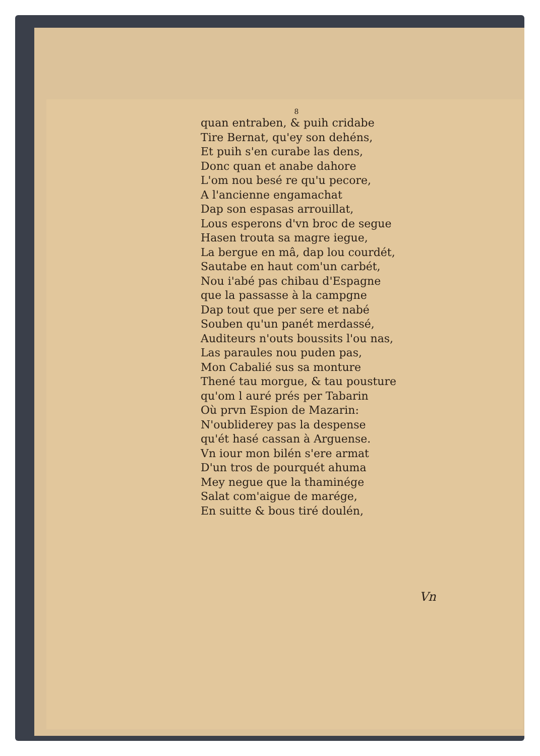8
quan entraben, & puih cridabe
Tire Bernat, qu'ey son dehéns,
Et puih s'en curabe las dens,
Donc quan et anabe dahore
L'om nou besé re qu'u pecore,
A l'ancienne engamachat
Dap son espasas arrouillat,
Lous esperons d'vn broc de segue
Hasen trouta sa magre iegue,
La bergue en mâ, dap lou courdét,
Sautabe en haut com'un carbét,
Nou i'abé pas chibau d'Espagne
que la passasse à la campgne
Dap tout que per sere et nabé
Souben qu'un panét merdassé,
Auditeurs n'outs boussits l'ou nas,
Las paraules nou puden pas,
Mon Cabalié sus sa monture
Thené tau morgue, & tau pousture
qu'om l auré prés per Tabarin
Où prvn Espion de Mazarin:
N'oubliderey pas la despense
qu'ét hasé cassan à Arguense.
Vn iour mon bilén s'ere armat
D'un tros de pourquét ahuma
Mey negue que la thaminége
Salat com'aigue de marége,
En suitte & bous tiré doulén,
Vn